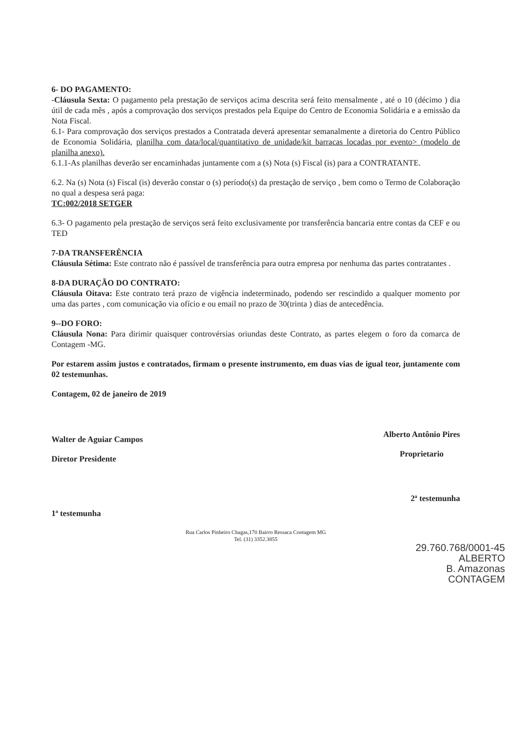6- DO PAGAMENTO:
-Cláusula Sexta: O pagamento pela prestação de serviços acima descrita será feito mensalmente , até o 10 (décimo ) dia útil de cada mês , após a comprovação dos serviços prestados pela Equipe do Centro de Economia Solidária e a emissão da Nota Fiscal.
6.1- Para comprovação dos serviços prestados a Contratada deverá apresentar semanalmente a diretoria do Centro Público de Economia Solidária, planilha com data/local/quantitativo de unidade/kit barracas locadas por evento> (modelo de planilha anexo).
6.1.1-As planilhas deverão ser encaminhadas juntamente com a (s) Nota (s) Fiscal (is) para a CONTRATANTE.
6.2. Na (s) Nota (s) Fiscal (is) deverão constar o (s) período(s) da prestação de serviço , bem como o Termo de Colaboração no qual a despesa será paga:
TC:002/2018 SETGER
6.3- O pagamento pela prestação de serviços será feito exclusivamente por transferência bancaria entre contas da CEF e ou TED
7-DA TRANSFERÊNCIA
Cláusula Sétima: Este contrato não é passível de transferência para outra empresa por nenhuma das partes contratantes .
8-DA DURAÇÃO DO CONTRATO:
Cláusula Oitava: Este contrato terá prazo de vigência indeterminado, podendo ser rescindido a qualquer momento por uma das partes , com comunicação via ofício e ou email no prazo de 30(trinta ) dias de antecedência.
9--DO FORO:
Cláusula Nona: Para dirimir quaisquer controvérsias oriundas deste Contrato, as partes elegem o foro da comarca de Contagem -MG.
Por estarem assim justos e contratados, firmam o presente instrumento, em duas vias de igual teor, juntamente com 02 testemunhas.
Contagem, 02 de janeiro de 2019
Walter de Aguiar Campos
Diretor Presidente
Alberto Antônio Pires
Proprietario
1ª testemunha
2ª testemunha
Rua Carlos Pinheiro Chagas,170 Bairro Ressaca Contagem MG
Tel. (31) 3352.3855
29.760.768/0001-45
ALBERTO
B. Amazonas
CONTAGEM